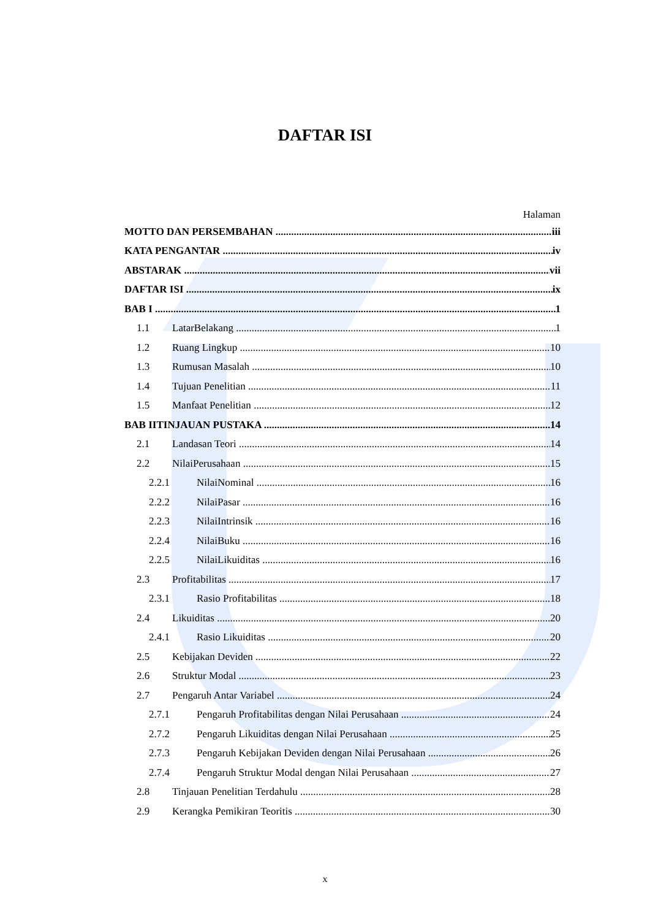DAFTAR ISI
Halaman
MOTTO DAN PERSEMBAHAN iii
KATA PENGANTAR iv
ABSTARAK vii
DAFTAR ISI ix
BAB I 1
1.1 LatarBelakang 1
1.2 Ruang Lingkup 10
1.3 Rumusan Masalah 10
1.4 Tujuan Penelitian 11
1.5 Manfaat Penelitian 12
BAB IITINJAUAN PUSTAKA 14
2.1 Landasan Teori 14
2.2 NilaiPerusahaan 15
2.2.1 NilaiNominal 16
2.2.2 NilaiPasar 16
2.2.3 NilaiIntrinsik 16
2.2.4 NilaiBuku 16
2.2.5 NilaiLikuiditas 16
2.3 Profitabilitas 17
2.3.1 Rasio Profitabilitas 18
2.4 Likuiditas 20
2.4.1 Rasio Likuiditas 20
2.5 Kebijakan Deviden 22
2.6 Struktur Modal 23
2.7 Pengaruh Antar Variabel 24
2.7.1 Pengaruh Profitabilitas dengan Nilai Perusahaan 24
2.7.2 Pengaruh Likuiditas dengan Nilai Perusahaan 25
2.7.3 Pengaruh Kebijakan Deviden dengan Nilai Perusahaan 26
2.7.4 Pengaruh Struktur Modal dengan Nilai Perusahaan 27
2.8 Tinjauan Penelitian Terdahulu 28
2.9 Kerangka Pemikiran Teoritis 30
x